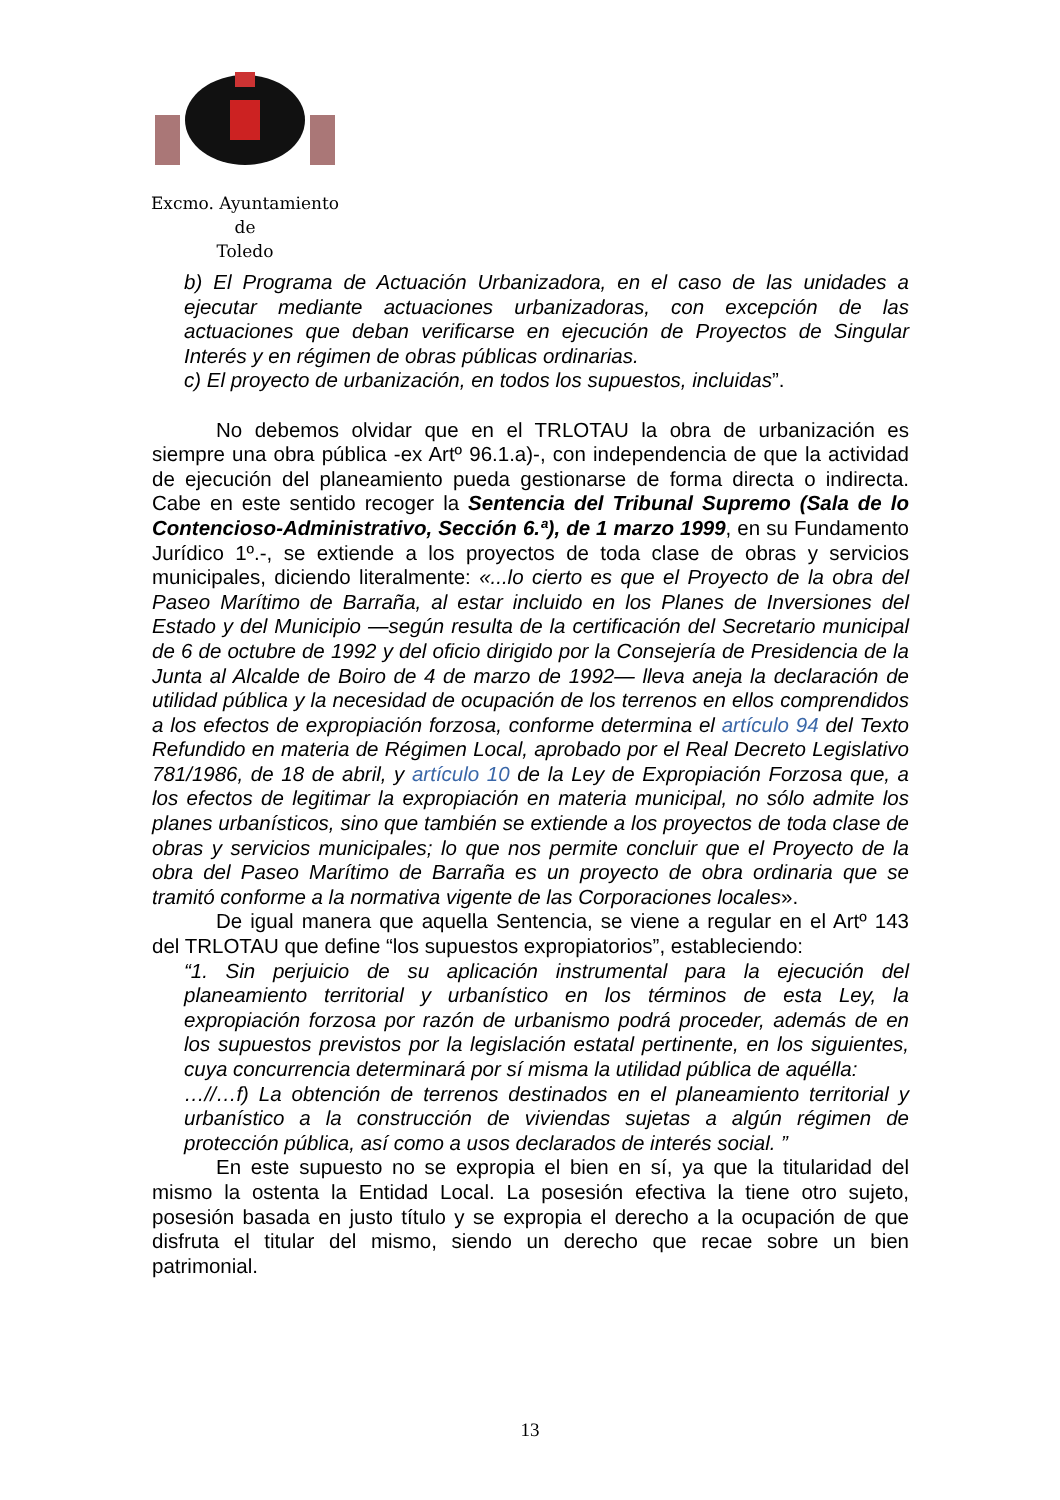Excmo. Ayuntamiento
de
Toledo
b) El Programa de Actuación Urbanizadora, en el caso de las unidades a ejecutar mediante actuaciones urbanizadoras, con excepción de las actuaciones que deban verificarse en ejecución de Proyectos de Singular Interés y en régimen de obras públicas ordinarias.
c) El proyecto de urbanización, en todos los supuestos, incluidas”.
No debemos olvidar que en el TRLOTAU la obra de urbanización es siempre una obra pública -ex Artº 96.1.a)-, con independencia de que la actividad de ejecución del planeamiento pueda gestionarse de forma directa o indirecta. Cabe en este sentido recoger la Sentencia del Tribunal Supremo (Sala de lo Contencioso-Administrativo, Sección 6.ª), de 1 marzo 1999, en su Fundamento Jurídico 1º.-, se extiende a los proyectos de toda clase de obras y servicios municipales, diciendo literalmente: «...lo cierto es que el Proyecto de la obra del Paseo Marítimo de Barraña, al estar incluido en los Planes de Inversiones del Estado y del Municipio —según resulta de la certificación del Secretario municipal de 6 de octubre de 1992 y del oficio dirigido por la Consejería de Presidencia de la Junta al Alcalde de Boiro de 4 de marzo de 1992— lleva aneja la declaración de utilidad pública y la necesidad de ocupación de los terrenos en ellos comprendidos a los efectos de expropiación forzosa, conforme determina el artículo 94 del Texto Refundido en materia de Régimen Local, aprobado por el Real Decreto Legislativo 781/1986, de 18 de abril, y artículo 10 de la Ley de Expropiación Forzosa que, a los efectos de legitimar la expropiación en materia municipal, no sólo admite los planes urbanísticos, sino que también se extiende a los proyectos de toda clase de obras y servicios municipales; lo que nos permite concluir que el Proyecto de la obra del Paseo Marítimo de Barraña es un proyecto de obra ordinaria que se tramitó conforme a la normativa vigente de las Corporaciones locales».
De igual manera que aquella Sentencia, se viene a regular en el Artº 143 del TRLOTAU que define “los supuestos expropiatorios”, estableciendo:
“1. Sin perjuicio de su aplicación instrumental para la ejecución del planeamiento territorial y urbanístico en los términos de esta Ley, la expropiación forzosa por razón de urbanismo podrá proceder, además de en los supuestos previstos por la legislación estatal pertinente, en los siguientes, cuya concurrencia determinará por sí misma la utilidad pública de aquélla:
…//…f) La obtención de terrenos destinados en el planeamiento territorial y urbanístico a la construcción de viviendas sujetas a algún régimen de protección pública, así como a usos declarados de interés social. ”
En este supuesto no se expropia el bien en sí, ya que la titularidad del mismo la ostenta la Entidad Local. La posesión efectiva la tiene otro sujeto, posesión basada en justo título y se expropia el derecho a la ocupación de que disfruta el titular del mismo, siendo un derecho que recae sobre un bien patrimonial.
13